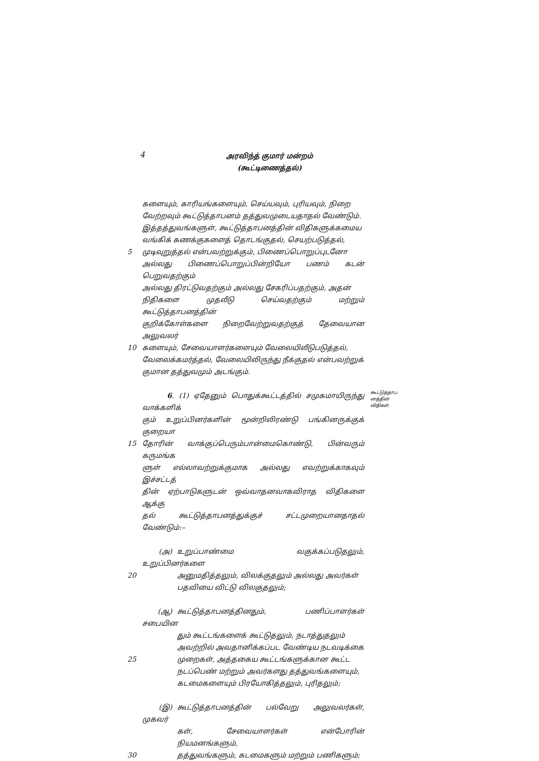4
அரவிந்த் குமார் மன்றம்
(கூட்டிணைத்தல்)
களையும், காரியங்களையும், செய்யவும், புரியவும், நிறை
வேற்றவும் கூட்டுத்தாபனம் தத்துவமுடையதாதல் வேண்டும்.
இத்தத்துவங்களுள், கூட்டுத்தாபனத்தின் விதிகளுக்கமைய
வங்கிக் கணக்குகளைத் தொடங்குதல், செயற்படுத்தல்,
5 முடிவுறுத்தல் என்பவற்றுக்கும், பிணைப்பொறுப்புடனோ
அல்லது பிணைப்பொறுப்பின்றியோ பணம் கடன் பெறுவதற்கும்
அல்லது திரட்டுவதற்கும் அல்லது சேகரிப்பதற்கும், அதன்
நிதிகளை முதலீடு செய்வதற்கும் மற்றும் கூட்டுத்தாபனத்தின்
குறிக்கோள்களை நிறைவேற்றுவதற்குத் தேவையான அலுவலர்
10 களையும், சேவையாளர்களையும் வேலையிலீடுபடுத்தல்,
வேலைக்கமர்த்தல், வேலையிலிருந்து நீக்குதல் என்பவற்றுக்
குமான தத்துவமும் அடங்கும்.
6. (1) ஏதேனும் பொதுக்கூட்டத்தில் சமுகமாயிருந்து வாக்களிக்
கூட்டுத்தாப னத்தின் விதிகள்.
கும் உறுப்பினர்களின் மூன்றிலிரண்டு பங்கினருக்குக் குறையா
15 தோரின் வாக்குப்பெரும்பான்மைகொண்டு, பின்வரும் கருமங்க
ளுள் எல்லாவற்றுக்குமாக அல்லது எவற்றுக்காகவும் இச்சட்டத்
தின் ஏற்பாடுகளுடன் ஒவ்வாதனவாகவிராத விதிகளை ஆக்கு
தல் கூட்டுத்தாபனத்துக்குச் சட்டமுறையானதாதல் வேண்டும்:–
(அ) உறுப்பாண்மை வகுக்கப்படுதலும், உறுப்பினர்களை
20 அனுமதித்தலும், விலக்குதலும் அல்லது அவர்கள்
பதவியை விட்டு விலகுதலும்;
(ஆ) கூட்டுத்தாபனத்தினதும், பணிப்பாளர்கள் சபையின
தும் கூட்டங்களைக் கூட்டுதலும், நடாத்துதலும்
அவற்றில் அவதானிக்கப்பட வேண்டிய நடவடிக்கை
25 முறைகள், அத்தகைய கூட்டங்களுக்கான கூட்ட
நடப்பெண் மற்றும் அவர்களது தத்துவங்களையும்,
கடமைகளையும் பிரயோகித்தலும், புரிதலும்;
(இ) கூட்டுத்தாபனத்தின் பல்வேறு அலுவலர்கள், முகவர்
கள், சேவையாளர்கள் என்போரின் நியமனங்களும்,
30 தத்துவங்களும், கடமைகளும் மற்றும் பணிகளும்;